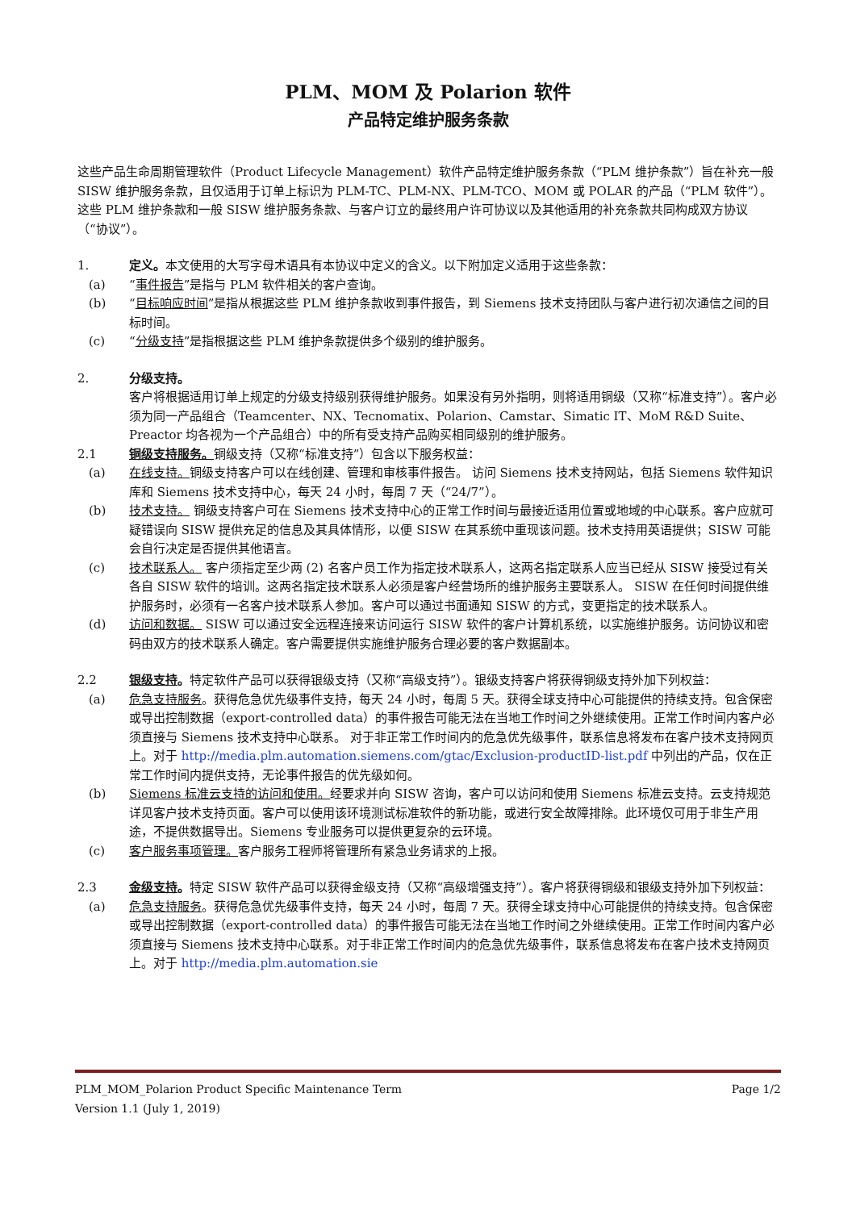PLM、MOM 及 Polarion 软件
产品特定维护服务条款
这些产品生命周期管理软件（Product Lifecycle Management）软件产品特定维护服务条款（“PLM 维护条款”）旨在补充一般 SISW 维护服务条款，且仅适用于订单上标识为 PLM-TC、PLM-NX、PLM-TCO、MOM 或 POLAR 的产品（“PLM 软件”）。这些 PLM 维护条款和一般 SISW 维护服务条款、与客户订立的最终用户许可协议以及其他适用的补充条款共同构成双方协议（“协议”）。
1. 定义。本文使用的大写字母术语具有本协议中定义的含义。以下附加定义适用于这些条款：
(a) “事件报告”是指与 PLM 软件相关的客户查询。
(b) “目标响应时间”是指从根据这些 PLM 维护条款收到事件报告，到 Siemens 技术支持团队与客户进行初次通信之间的目标时间。
(c) “分级支持”是指根据这些 PLM 维护条款提供多个级别的维护服务。
2. 分级支持。
客户将根据适用订单上规定的分级支持级别获得维护服务。如果没有另外指明，则将适用铜级（又称“标准支持”）。客户必须为同一产品组合（Teamcenter、NX、Tecnomatix、Polarion、Camstar、Simatic IT、MoM R&D Suite、Preactor 均各视为一个产品组合）中的所有受支持产品购买相同级别的维护服务。
2.1 铜级支持服务。铜级支持（又称“标准支持”）包含以下服务权益：
(a) 在线支持。铜级支持客户可以在线创建、管理和审核事件报告。 访问 Siemens 技术支持网站，包括 Siemens 软件知识库和 Siemens 技术支持中心，每天 24 小时，每周 7 天（“24/7”）。
(b) 技术支持。 铜级支持客户可在 Siemens 技术支持中心的正常工作时间与最接近适用位置或地域的中心联系。客户应就可疑错误向 SISW 提供充足的信息及其具体情形，以便 SISW 在其系统中重现该问题。技术支持用英语提供；SISW 可能会自行决定是否提供其他语言。
(c) 技术联系人。 客户须指定至少两 (2) 名客户员工作为指定技术联系人，这两名指定联系人应当已经从 SISW 接受过有关各自 SISW 软件的培训。这两名指定技术联系人必须是客户经营场所的维护服务主要联系人。 SISW 在任何时间提供维护服务时，必须有一名客户技术联系人参加。客户可以通过书面通知 SISW 的方式，变更指定的技术联系人。
(d) 访问和数据。 SISW 可以通过安全远程连接来访问运行 SISW 软件的客户计算机系统，以实施维护服务。访问协议和密码由双方的技术联系人确定。客户需要提供实施维护服务合理必要的客户数据副本。
2.2 银级支持。特定软件产品可以获得银级支持（又称“高级支持”）。银级支持客户将获得铜级支持外加下列权益：
(a) 危急支持服务。获得危急优先级事件支持，每天 24 小时，每周 5 天。获得全球支持中心可能提供的持续支持。包含保密或导出控制数据（export-controlled data）的事件报告可能无法在当地工作时间之外继续使用。正常工作时间内客户必须直接与 Siemens 技术支持中心联系。 对于非正常工作时间内的危急优先级事件，联系信息将发布在客户技术支持网页上。对于 http://media.plm.automation.siemens.com/gtac/Exclusion-productID-list.pdf 中列出的产品，仅在正常工作时间内提供支持，无论事件报告的优先级如何。
(b) Siemens 标准云支持的访问和使用。经要求并向 SISW 咨询，客户可以访问和使用 Siemens 标准云支持。云支持规范详见客户技术支持页面。客户可以使用该环境测试标准软件的新功能，或进行安全故障排除。此环境仅可用于非生产用途，不提供数据导出。Siemens 专业服务可以提供更复杂的云环境。
(c) 客户服务事项管理。客户服务工程师将管理所有紧急业务请求的上报。
2.3 金级支持。特定 SISW 软件产品可以获得金级支持（又称“高级增强支持”）。客户将获得铜级和银级支持外加下列权益：
(a) 危急支持服务。获得危急优先级事件支持，每天 24 小时，每周 7 天。获得全球支持中心可能提供的持续支持。包含保密或导出控制数据（export-controlled data）的事件报告可能无法在当地工作时间之外继续使用。正常工作时间内客户必须直接与 Siemens 技术支持中心联系。对于非正常工作时间内的危急优先级事件，联系信息将发布在客户技术支持网页上。对于 http://media.plm.automation.sie
PLM_MOM_Polarion Product Specific Maintenance Term Page 1/2
Version 1.1 (July 1, 2019)